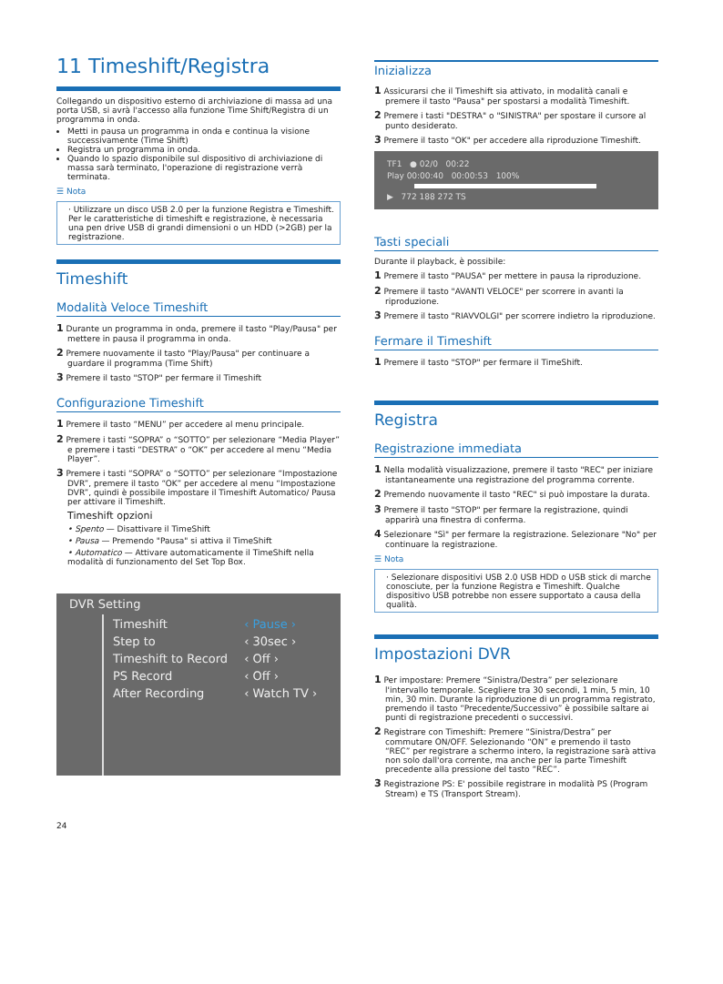11 Timeshift/Registra
Collegando un dispositivo esterno di archiviazione di massa ad una porta USB, si avrà l'accesso alla funzione Time Shift/Registra di un programma in onda.
Metti in pausa un programma in onda e continua la visione successivamente (Time Shift)
Registra un programma in onda.
Quando lo spazio disponibile sul dispositivo di archiviazione di massa sarà terminato, l'operazione di registrazione verrà terminata.
☰ Nota
· Utilizzare un disco USB 2.0 per la funzione Registra e Timeshift. Per le caratteristiche di timeshift e registrazione, è necessaria una pen drive USB di grandi dimensioni o un HDD (>2GB) per la registrazione.
Timeshift
Modalità Veloce Timeshift
1 Durante un programma in onda, premere il tasto "Play/Pausa" per mettere in pausa il programma in onda.
2 Premere nuovamente il tasto "Play/Pausa" per continuare a guardare il programma (Time Shift)
3 Premere il tasto "STOP" per fermare il Timeshift
Configurazione Timeshift
1 Premere il tasto “MENU” per accedere al menu principale.
2 Premere i tasti “SOPRA” o “SOTTO” per selezionare “Media Player” e premere i tasti “DESTRA” o “OK” per accedere al menu “Media Player”.
3 Premere i tasti “SOPRA” o “SOTTO” per selezionare “Impostazione DVR”, premere il tasto “OK” per accedere al menu “Impostazione DVR”, quindi è possibile impostare il Timeshift Automatico/ Pausa per attivare il Timeshift.
Timeshift opzioni
• Spento — Disattivare il TimeShift
• Pausa — Premendo "Pausa" si attiva il TimeShift
• Automatico — Attivare automaticamente il TimeShift nella modalità di funzionamento del Set Top Box.
DVR Setting
| Timeshift | ‹ Pause › |
| Step to | ‹ 30sec › |
| Timeshift to Record | ‹ Off › |
| PS Record | ‹ Off › |
| After Recording | ‹ Watch TV › |
24
Inizializza
1 Assicurarsi che il Timeshift sia attivato, in modalità canali e premere il tasto "Pausa" per spostarsi a modalità Timeshift.
2 Premere i tasti "DESTRA" o "SINISTRA" per spostare il cursore al punto desiderato.
3 Premere il tasto "OK" per accedere alla riproduzione Timeshift.
TF1 ● 02/0 00:22
Play 00:00:40 00:00:53 100%
▶ 772 188 272 TS
Tasti speciali
Durante il playback, è possibile:
1 Premere il tasto "PAUSA" per mettere in pausa la riproduzione.
2 Premere il tasto "AVANTI VELOCE" per scorrere in avanti la riproduzione.
3 Premere il tasto "RIAVVOLGI" per scorrere indietro la riproduzione.
Fermare il Timeshift
1 Premere il tasto "STOP" per fermare il TimeShift.
Registra
Registrazione immediata
1 Nella modalità visualizzazione, premere il tasto "REC" per iniziare istantaneamente una registrazione del programma corrente.
2 Premendo nuovamente il tasto "REC" si può impostare la durata.
3 Premere il tasto "STOP" per fermare la registrazione, quindi apparirà una finestra di conferma.
4 Selezionare "Sì" per fermare la registrazione. Selezionare "No" per continuare la registrazione.
☰ Nota
· Selezionare dispositivi USB 2.0 USB HDD o USB stick di marche conosciute, per la funzione Registra e Timeshift. Qualche dispositivo USB potrebbe non essere supportato a causa della qualità.
Impostazioni DVR
1 Per impostare: Premere “Sinistra/Destra” per selezionare l'intervallo temporale. Scegliere tra 30 secondi, 1 min, 5 min, 10 min, 30 min. Durante la riproduzione di un programma registrato, premendo il tasto “Precedente/Successivo” è possibile saltare ai punti di registrazione precedenti o successivi.
2 Registrare con Timeshift: Premere “Sinistra/Destra” per commutare ON/OFF. Selezionando “ON” e premendo il tasto “REC” per registrare a schermo intero, la registrazione sarà attiva non solo dall'ora corrente, ma anche per la parte Timeshift precedente alla pressione del tasto “REC”.
3 Registrazione PS: E' possibile registrare in modalità PS (Program Stream) e TS (Transport Stream).